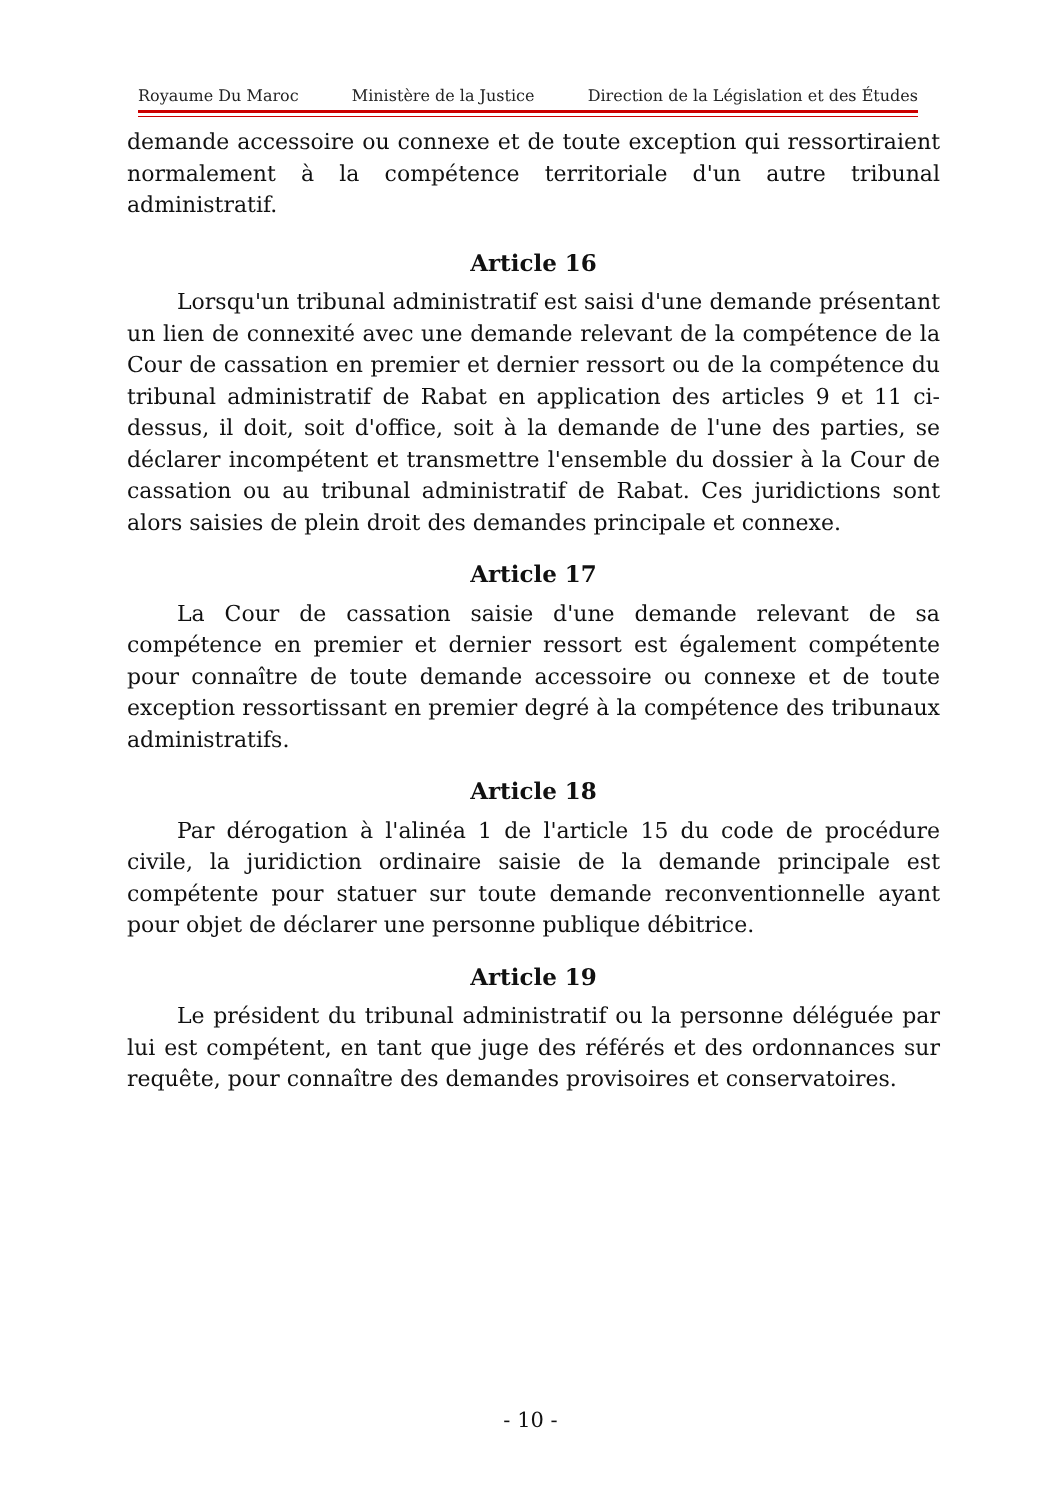Royaume Du Maroc Ministère de la Justice Direction de la Législation et des Études
demande accessoire ou connexe et de toute exception qui ressortiraient normalement à la compétence territoriale d'un autre tribunal administratif.
Article 16
Lorsqu'un tribunal administratif est saisi d'une demande présentant un lien de connexité avec une demande relevant de la compétence de la Cour de cassation en premier et dernier ressort ou de la compétence du tribunal administratif de Rabat en application des articles 9 et 11 ci-dessus, il doit, soit d'office, soit à la demande de l'une des parties, se déclarer incompétent et transmettre l'ensemble du dossier à la Cour de cassation ou au tribunal administratif de Rabat. Ces juridictions sont alors saisies de plein droit des demandes principale et connexe.
Article 17
La Cour de cassation saisie d'une demande relevant de sa compétence en premier et dernier ressort est également compétente pour connaître de toute demande accessoire ou connexe et de toute exception ressortissant en premier degré à la compétence des tribunaux administratifs.
Article 18
Par dérogation à l'alinéa 1 de l'article 15 du code de procédure civile, la juridiction ordinaire saisie de la demande principale est compétente pour statuer sur toute demande reconventionnelle ayant pour objet de déclarer une personne publique débitrice.
Article 19
Le président du tribunal administratif ou la personne déléguée par lui est compétent, en tant que juge des référés et des ordonnances sur requête, pour connaître des demandes provisoires et conservatoires.
- 10 -